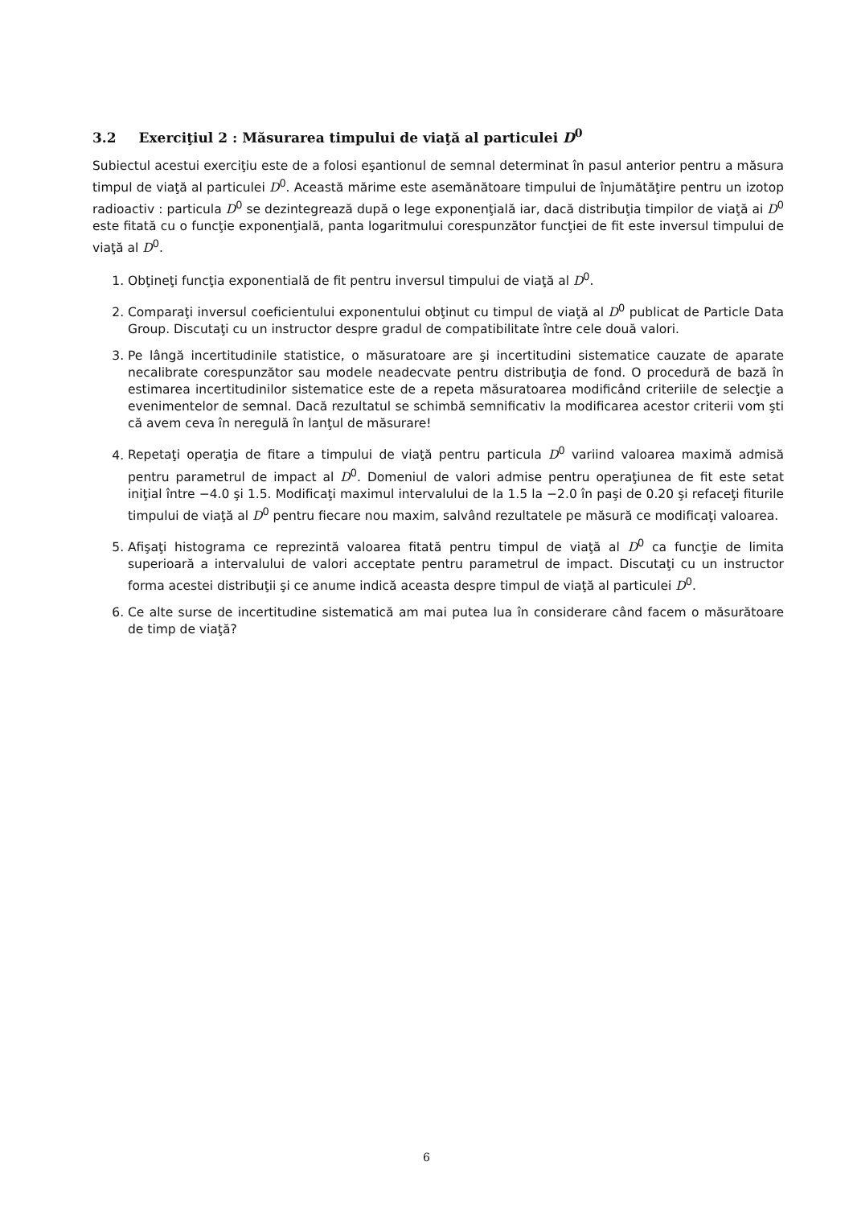3.2 Exerciţiul 2 : Măsurarea timpului de viaţă al particulei D<sup>0</sup>
Subiectul acestui exerciţiu este de a folosi eşantionul de semnal determinat în pasul anterior pentru a măsura timpul de viaţă al particulei D<sup>0</sup>. Această mărime este asemănătoare timpului de înjumătăţire pentru un izotop radioactiv : particula D<sup>0</sup> se dezintegrează după o lege exponenţială iar, dacă distribuţia timpilor de viaţă ai D<sup>0</sup> este fitată cu o funcţie exponenţială, panta logaritmului corespunzător funcţiei de fit este inversul timpului de viaţă al D<sup>0</sup>.
1. Obţineţi funcţia exponentială de fit pentru inversul timpului de viaţă al D<sup>0</sup>.
2. Comparaţi inversul coeficientului exponentului obţinut cu timpul de viaţă al D<sup>0</sup> publicat de Particle Data Group. Discutaţi cu un instructor despre gradul de compatibilitate între cele două valori.
3. Pe lângă incertitudinile statistice, o măsuratoare are şi incertitudini sistematice cauzate de aparate necalibrate corespunzător sau modele neadecvate pentru distribuţia de fond. O procedură de bază în estimarea incertitudinilor sistematice este de a repeta măsuratoarea modificând criteriile de selecţie a evenimentelor de semnal. Dacă rezultatul se schimbă semnificativ la modificarea acestor criterii vom şti că avem ceva în neregulă în lanţul de măsurare!
4. Repetaţi operaţia de fitare a timpului de viaţă pentru particula D<sup>0</sup> variind valoarea maximă admisă pentru parametrul de impact al D<sup>0</sup>. Domeniul de valori admise pentru operaţiunea de fit este setat iniţial între −4.0 şi 1.5. Modificaţi maximul intervalului de la 1.5 la −2.0 în paşi de 0.20 şi refaceţi fiturile timpului de viaţă al D<sup>0</sup> pentru fiecare nou maxim, salvând rezultatele pe măsură ce modificaţi valoarea.
5. Afişaţi histograma ce reprezintă valoarea fitată pentru timpul de viaţă al D<sup>0</sup> ca funcţie de limita superioară a intervalului de valori acceptate pentru parametrul de impact. Discutaţi cu un instructor forma acestei distribuţii şi ce anume indică aceasta despre timpul de viaţă al particulei D<sup>0</sup>.
6. Ce alte surse de incertitudine sistematică am mai putea lua în considerare când facem o măsurătoare de timp de viaţă?
6